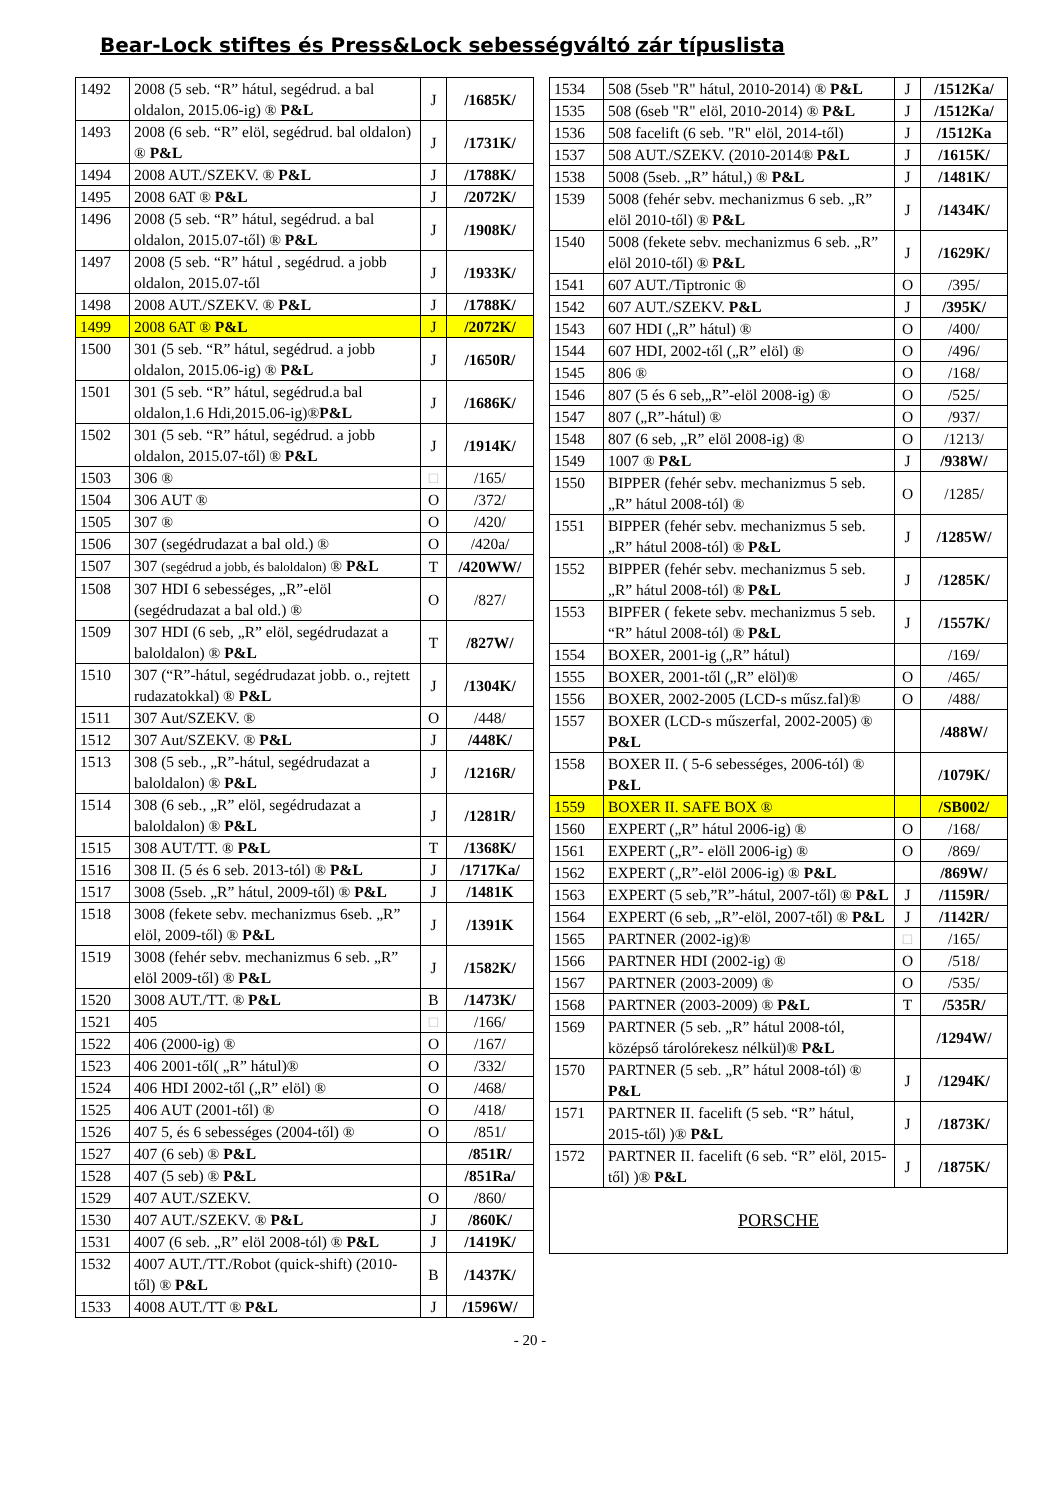Bear-Lock stiftes és Press&Lock sebességváltó zár típuslista
| 1492 | 2008 (5 seb. “R” hátul, segédrud. a bal oldalon, 2015.06-ig) ® P&L | J | /1685K/ |
| 1493 | 2008 (6 seb. “R” elöl, segédrud. bal oldalon) ® P&L | J | /1731K/ |
| 1494 | 2008 AUT./SZEKV. ® P&L | J | /1788K/ |
| 1495 | 2008 6AT ® P&L | J | /2072K/ |
| 1496 | 2008 (5 seb. “R” hátul, segédrud. a bal oldalon, 2015.07-től) ® P&L | J | /1908K/ |
| 1497 | 2008 (5 seb. “R” hátul , segédrud. a jobb oldalon, 2015.07-től | J | /1933K/ |
| 1498 | 2008 AUT./SZEKV. ® P&L | J | /1788K/ |
| 1499 | 2008 6AT ® P&L | J | /2072K/ |
| 1500 | 301 (5 seb. “R” hátul, segédrud. a jobb oldalon, 2015.06-ig) ® P&L | J | /1650R/ |
| 1501 | 301 (5 seb. “R” hátul, segédrud.a bal oldalon,1.6 Hdi,2015.06-ig)® P&L | J | /1686K/ |
| 1502 | 301 (5 seb. “R” hátul, segédrud. a jobb oldalon, 2015.07-től) ® P&L | J | /1914K/ |
| 1503 | 306 ® | □ | /165/ |
| 1504 | 306 AUT ® | O | /372/ |
| 1505 | 307 ® | O | /420/ |
| 1506 | 307 (segédrudazat a bal old.) ® | O | /420a/ |
| 1507 | 307 (segédrud a jobb, és baloldalon) ® P&L | T | /420WW/ |
| 1508 | 307 HDI 6 sebességes, „R”-elöl (segédrudazat a bal old.) ® | O | /827/ |
| 1509 | 307 HDI (6 seb, „R” elöl, segédrudazat a baloldalon) ® P&L | T | /827W/ |
| 1510 | 307 (“R”-hátul, segédrudazat jobb. o., rejtett rudazatokkal) ® P&L | J | /1304K/ |
| 1511 | 307 Aut/SZEKV. ® | O | /448/ |
| 1512 | 307 Aut/SZEKV. ® P&L | J | /448K/ |
| 1513 | 308 (5 seb., „R”-hátul, segédrudazat a baloldalon) ® P&L | J | /1216R/ |
| 1514 | 308 (6 seb., „R” elöl, segédrudazat a baloldalon) ® P&L | J | /1281R/ |
| 1515 | 308 AUT/TT. ® P&L | T | /1368K/ |
| 1516 | 308 II. (5 és 6 seb. 2013-tól) ® P&L | J | /1717Ka/ |
| 1517 | 3008 (5seb. „R” hátul, 2009-től) ® P&L | J | /1481K |
| 1518 | 3008 (fekete sebv. mechanizmus 6seb. „R” elöl, 2009-től) ® P&L | J | /1391K |
| 1519 | 3008 (fehér sebv. mechanizmus 6 seb. „R” elöl 2009-től) ® P&L | J | /1582K/ |
| 1520 | 3008 AUT./TT. ® P&L | B | /1473K/ |
| 1521 | 405 | □ | /166/ |
| 1522 | 406 (2000-ig) ® | O | /167/ |
| 1523 | 406 2001-től( „R” hátul)® | O | /332/ |
| 1524 | 406 HDI 2002-től („R” elöl) ® | O | /468/ |
| 1525 | 406 AUT (2001-től) ® | O | /418/ |
| 1526 | 407 5, és 6 sebességes (2004-től) ® | O | /851/ |
| 1527 | 407 (6 seb) ® P&L | | /851R/ |
| 1528 | 407 (5 seb) ® P&L | | /851Ra/ |
| 1529 | 407 AUT./SZEKV. | O | /860/ |
| 1530 | 407 AUT./SZEKV. ® P&L | J | /860K/ |
| 1531 | 4007 (6 seb. „R” elöl 2008-tól) ® P&L | J | /1419K/ |
| 1532 | 4007 AUT./TT./Robot (quick-shift) (2010-től) ® P&L | B | /1437K/ |
| 1533 | 4008 AUT./TT ® P&L | J | /1596W/ |
| 1534 | 508 (5seb "R" hátul, 2010-2014) ® P&L | J | /1512Ka/ |
| 1535 | 508 (6seb "R" elöl, 2010-2014) ® P&L | J | /1512Ka/ |
| 1536 | 508 facelift (6 seb. "R" elöl, 2014-től) | J | /1512Ka |
| 1537 | 508 AUT./SZEKV. (2010-2014® P&L | J | /1615K/ |
| 1538 | 5008 (5seb. „R” hátul,) ® P&L | J | /1481K/ |
| 1539 | 5008 (fehér sebv. mechanizmus 6 seb. „R” elöl 2010-től) ® P&L | J | /1434K/ |
| 1540 | 5008 (fekete sebv. mechanizmus 6 seb. „R” elöl 2010-től) ® P&L | J | /1629K/ |
| 1541 | 607 AUT./Tiptronic ® | O | /395/ |
| 1542 | 607 AUT./SZEKV. P&L | J | /395K/ |
| 1543 | 607 HDI („R” hátul) ® | O | /400/ |
| 1544 | 607 HDI, 2002-től („R” elöl) ® | O | /496/ |
| 1545 | 806 ® | O | /168/ |
| 1546 | 807 (5 és 6 seb,„R”-elöl 2008-ig) ® | O | /525/ |
| 1547 | 807 („R”-hátul) ® | O | /937/ |
| 1548 | 807 (6 seb, „R” elöl 2008-ig) ® | O | /1213/ |
| 1549 | 1007 ® P&L | J | /938W/ |
| 1550 | BIPPER (fehér sebv. mechanizmus 5 seb. „R” hátul 2008-tól) ® | O | /1285/ |
| 1551 | BIPPER (fehér sebv. mechanizmus 5 seb. „R” hátul 2008-tól) ® P&L | J | /1285W/ |
| 1552 | BIPPER (fehér sebv. mechanizmus 5 seb. „R” hátul 2008-tól) ® P&L | J | /1285K/ |
| 1553 | BIPFER ( fekete sebv. mechanizmus 5 seb. “R” hátul 2008-tól) ® P&L | J | /1557K/ |
| 1554 | BOXER, 2001-ig („R” hátul) | | /169/ |
| 1555 | BOXER, 2001-től („R” elöl)® | O | /465/ |
| 1556 | BOXER, 2002-2005 (LCD-s műsz.fal)® | O | /488/ |
| 1557 | BOXER (LCD-s műszerfal, 2002-2005) ® P&L | | /488W/ |
| 1558 | BOXER II. ( 5-6 sebességes, 2006-tól) ® P&L | | /1079K/ |
| 1559 | BOXER II. SAFE BOX ® | | /SB002/ |
| 1560 | EXPERT („R” hátul 2006-ig) ® | O | /168/ |
| 1561 | EXPERT („R”- elöll 2006-ig) ® | O | /869/ |
| 1562 | EXPERT („R”-elöl 2006-ig) ® P&L | | /869W/ |
| 1563 | EXPERT (5 seb,”R”-hátul, 2007-től) ® P&L | J | /1159R/ |
| 1564 | EXPERT (6 seb, „R”-elöl, 2007-től) ® P&L | J | /1142R/ |
| 1565 | PARTNER (2002-ig)® | □ | /165/ |
| 1566 | PARTNER HDI (2002-ig) ® | O | /518/ |
| 1567 | PARTNER (2003-2009) ® | O | /535/ |
| 1568 | PARTNER (2003-2009) ® P&L | T | /535R/ |
| 1569 | PARTNER (5 seb. „R” hátul 2008-tól, középső tárolórekesz nélkül)® P&L | | /1294W/ |
| 1570 | PARTNER (5 seb. „R” hátul 2008-tól) ® P&L | J | /1294K/ |
| 1571 | PARTNER II. facelift (5 seb. “R” hátul, 2015-től) )® P&L | J | /1873K/ |
| 1572 | PARTNER II. facelift (6 seb. “R” elöl, 2015-től) )® P&L | J | /1875K/ |
| PORSCHE | | | |
- 20 -